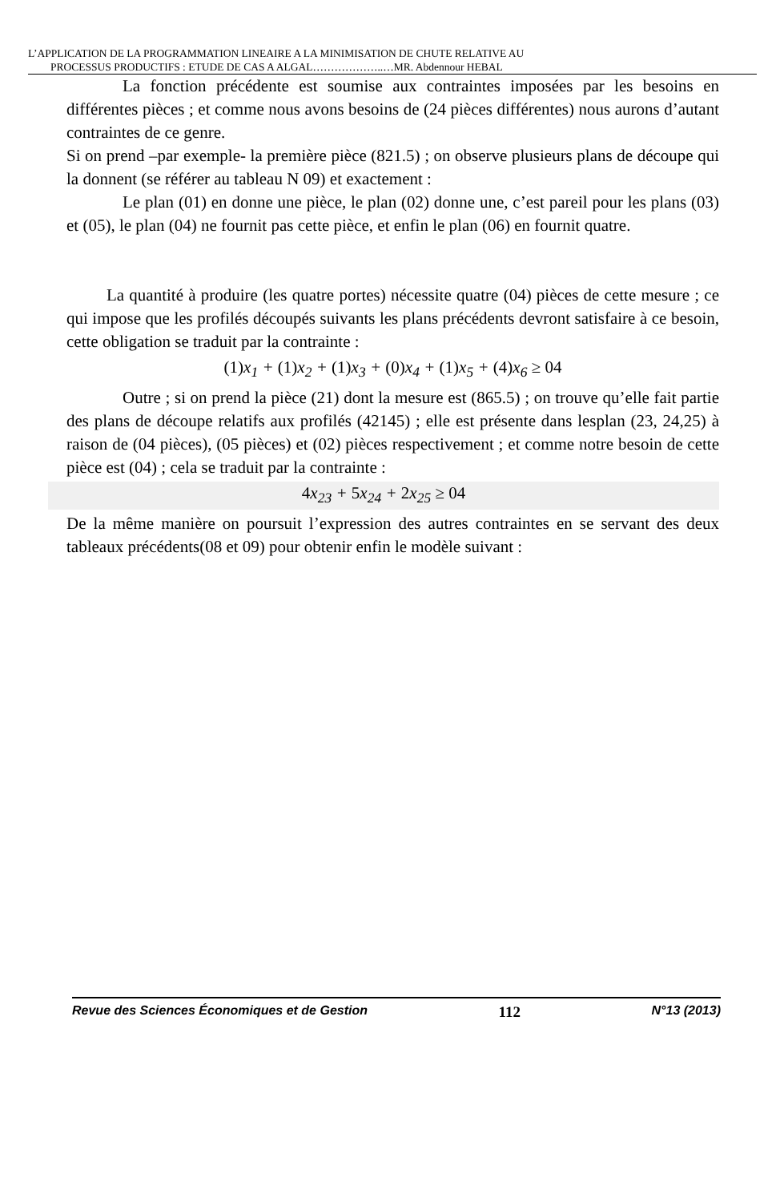L’APPLICATION DE LA PROGRAMMATION LINEAIRE A LA MINIMISATION DE CHUTE RELATIVE AU
PROCESSUS PRODUCTIFS : ETUDE DE CAS A ALGAL………………..…MR. Abdennour HEBAL
La fonction précédente est soumise aux contraintes imposées par les besoins en différentes pièces ; et comme nous avons besoins de (24 pièces différentes) nous aurons d’autant contraintes de ce genre.
Si on prend –par exemple- la première pièce (821.5) ; on observe plusieurs plans de découpe qui la donnent (se référer au tableau N 09) et exactement :
Le plan (01) en donne une pièce, le plan (02) donne une, c’est pareil pour les plans (03) et (05), le plan (04) ne fournit pas cette pièce, et enfin le plan (06) en fournit quatre.
La quantité à produire (les quatre portes) nécessite quatre (04) pièces de cette mesure ; ce qui impose que les profilés découpés suivants les plans précédents devront satisfaire à ce besoin, cette obligation se traduit par la contrainte :
(1) x<sub>1</sub> + (1) x<sub>2</sub> + (1) x<sub>3</sub> + (0) x<sub>4</sub> + (1) x<sub>5</sub> + (4) x<sub>6</sub> ≥ 04
Outre ; si on prend la pièce (21) dont la mesure est (865.5) ; on trouve qu’elle fait partie des plans de découpe relatifs aux profilés (42145) ; elle est présente dans lesplan (23, 24,25) à raison de (04 pièces), (05 pièces) et (02) pièces respectivement ; et comme notre besoin de cette pièce est (04) ; cela se traduit par la contrainte :
4x<sub>23</sub> + 5x<sub>24</sub> + 2x<sub>25</sub> ≥ 04
De la même manière on poursuit l’expression des autres contraintes en se servant des deux tableaux précédents(08 et 09) pour obtenir enfin le modèle suivant :
Revue des Sciences Économiques et de Gestion 112 N°13 (2013)